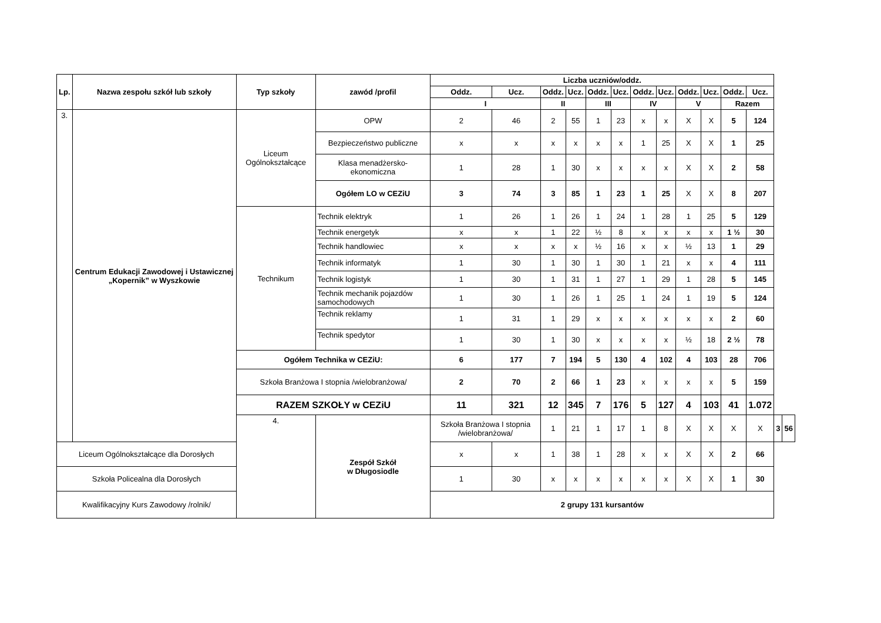| Lp. | Nazwa zespołu szkół lub szkoły | Typ szkoły | zawód /profil | Liczba uczniów/oddz. | | | | | | | | | | | | | |
| --- | --- | --- | --- | --- | --- | --- | --- | --- | --- | --- | --- | --- | --- | --- | --- | --- | --- |
| | | | | Oddz. | Ucz. | Oddz. | Ucz. | Oddz. | Ucz. | Oddz. | Ucz. | Oddz. | Ucz. | Oddz. | Ucz. | | |
| | | | | I | | II | | III | | IV | | V | | Razem | | | |
| 3. | Centrum Edukacji Zawodowej i Ustawicznej „Kopernik” w Wyszkowie | Liceum Ogólnokształcące | OPW | 2 | 46 | 2 | 55 | 1 | 23 | x | x | X | X | 5 | 124 | | |
| | | | Bezpieczeństwo publiczne | x | x | x | x | x | x | 1 | 25 | X | X | 1 | 25 | | |
| | | | Klasa menadżersko-ekonomiczna | 1 | 28 | 1 | 30 | x | x | x | x | X | X | 2 | 58 | | |
| | | | Ogółem LO w CEZiU | 3 | 74 | 3 | 85 | 1 | 23 | 1 | 25 | X | X | 8 | 207 | | |
| | | Technikum | Technik elektryk | 1 | 26 | 1 | 26 | 1 | 24 | 1 | 28 | 1 | 25 | 5 | 129 | | |
| | | | Technik energetyk | x | x | 1 | 22 | ½ | 8 | x | x | x | x | 1 ½ | 30 | | |
| | | | Technik handlowiec | x | x | x | x | ½ | 16 | x | x | ½ | 13 | 1 | 29 | | |
| | | | Technik informatyk | 1 | 30 | 1 | 30 | 1 | 30 | 1 | 21 | x | x | 4 | 111 | | |
| | | | Technik logistyk | 1 | 30 | 1 | 31 | 1 | 27 | 1 | 29 | 1 | 28 | 5 | 145 | | |
| | | | Technik mechanik pojazdów samochodowych | 1 | 30 | 1 | 26 | 1 | 25 | 1 | 24 | 1 | 19 | 5 | 124 | | |
| | | | Technik reklamy | 1 | 31 | 1 | 29 | x | x | x | x | x | x | 2 | 60 | | |
| | | | Technik spedytor | 1 | 30 | 1 | 30 | x | x | x | x | ½ | 18 | 2 ½ | 78 | | |
| | | Ogółem Technika w CEZiU: | | 6 | 177 | 7 | 194 | 5 | 130 | 4 | 102 | 4 | 103 | 28 | 706 | | |
| | | Szkoła Branżowa I stopnia /wielobranżowa/ | | 2 | 70 | 2 | 66 | 1 | 23 | x | x | x | x | 5 | 159 | | |
| | | RAZEM SZKOŁY w CEZiU | | 11 | 321 | 12 | 345 | 7 | 176 | 5 | 127 | 4 | 103 | 41 | 1.072 | | |
| | | 4. | Zespół Szkół w Długosiodle | Szkoła Branżowa I stopnia /wielobranżowa/ | | 1 | 21 | 1 | 17 | 1 | 8 | X | X | X | X | 3 | 56 |
| Liceum Ogólnokształcące dla Dorosłych | | | | x | x | 1 | 38 | 1 | 28 | x | x | X | X | 2 | 66 | | |
| Szkoła Policealna dla Dorosłych | | | | 1 | 30 | x | x | x | x | x | x | X | X | 1 | 30 | | |
| Kwalifikacyjny Kurs Zawodowy /rolnik/ | | | | 2 grupy 131 kursantów | | | | | | | | | | | | | |